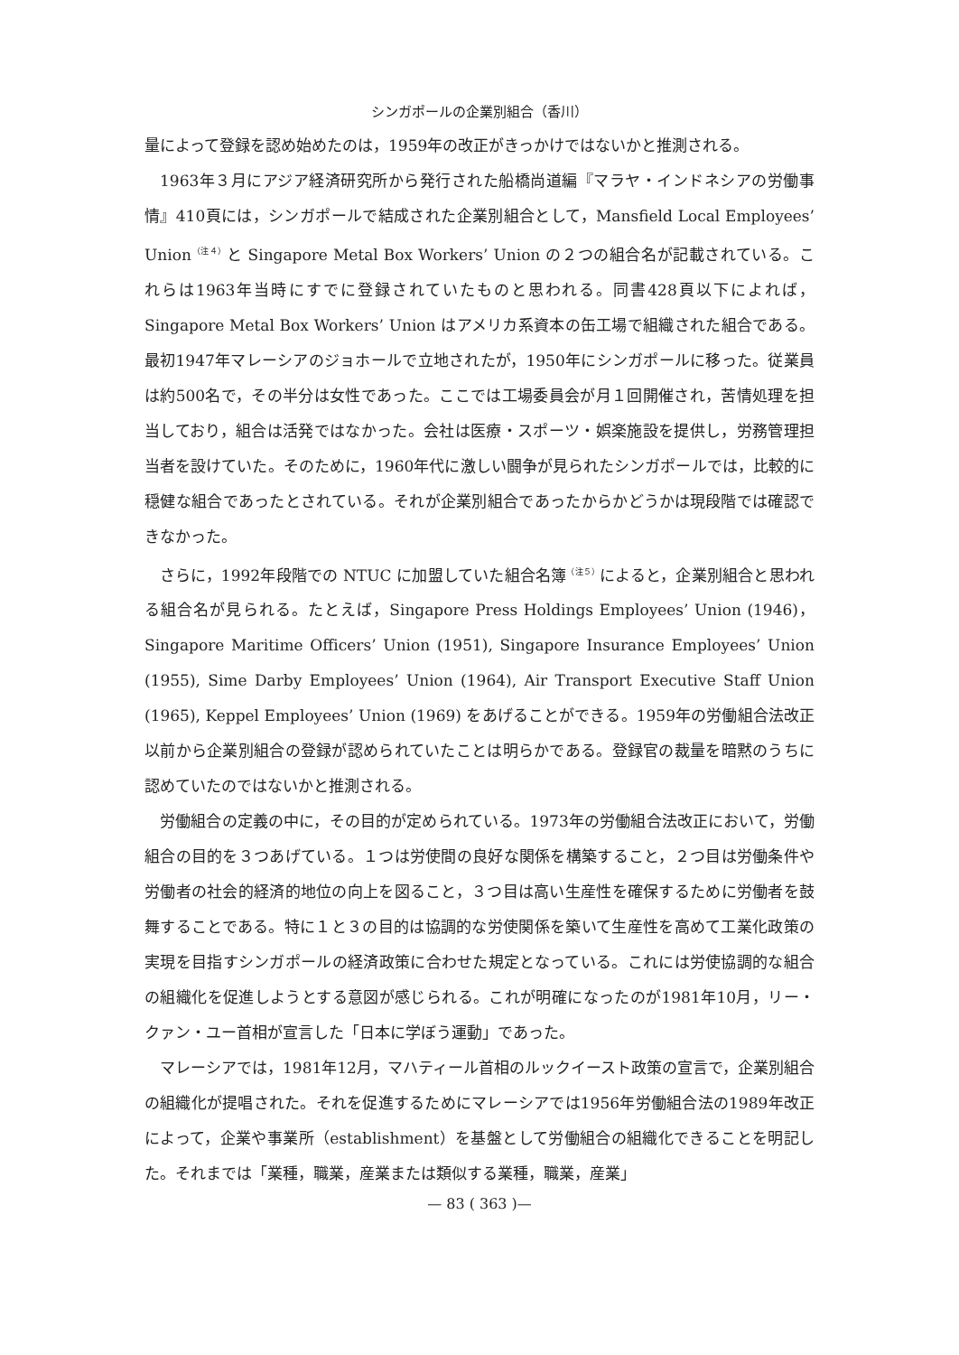シンガポールの企業別組合（香川）
量によって登録を認め始めたのは，1959年の改正がきっかけではないかと推測される。
1963年３月にアジア経済研究所から発行された船橋尚道編『マラヤ・インドネシアの労働事情』410頁には，シンガポールで結成された企業別組合として，Mansfield Local Employees’ Union<sup>（注４）</sup>と Singapore Metal Box Workers’ Union の２つの組合名が記載されている。これらは1963年当時にすでに登録されていたものと思われる。同書428頁以下によれば，Singapore Metal Box Workers’ Union はアメリカ系資本の缶工場で組織された組合である。最初1947年マレーシアのジョホールで立地されたが，1950年にシンガポールに移った。従業員は約500名で，その半分は女性であった。ここでは工場委員会が月１回開催され，苦情処理を担当しており，組合は活発ではなかった。会社は医療・スポーツ・娯楽施設を提供し，労務管理担当者を設けていた。そのために，1960年代に激しい闘争が見られたシンガポールでは，比較的に穏健な組合であったとされている。それが企業別組合であったからかどうかは現段階では確認できなかった。
さらに，1992年段階での NTUC に加盟していた組合名簿<sup>（注５）</sup>によると，企業別組合と思われる組合名が見られる。たとえば，Singapore Press Holdings Employees’ Union (1946)，Singapore Maritime Officers’ Union (1951), Singapore Insurance Employees’ Union (1955), Sime Darby Employees’ Union (1964), Air Transport Executive Staff Union (1965), Keppel Employees’ Union (1969) をあげることができる。1959年の労働組合法改正以前から企業別組合の登録が認められていたことは明らかである。登録官の裁量を暗黙のうちに認めていたのではないかと推測される。
労働組合の定義の中に，その目的が定められている。1973年の労働組合法改正において，労働組合の目的を３つあげている。１つは労使間の良好な関係を構築すること，２つ目は労働条件や労働者の社会的経済的地位の向上を図ること，３つ目は高い生産性を確保するために労働者を鼓舞することである。特に１と３の目的は協調的な労使関係を築いて生産性を高めて工業化政策の実現を目指すシンガポールの経済政策に合わせた規定となっている。これには労使協調的な組合の組織化を促進しようとする意図が感じられる。これが明確になったのが1981年10月，リー・クァン・ユー首相が宣言した「日本に学ぼう運動」であった。
マレーシアでは，1981年12月，マハティール首相のルックイースト政策の宣言で，企業別組合の組織化が提唱された。それを促進するためにマレーシアでは1956年労働組合法の1989年改正によって，企業や事業所（establishment）を基盤として労働組合の組織化できることを明記した。それまでは「業種，職業，産業または類似する業種，職業，産業」
— 83 ( 363 )—